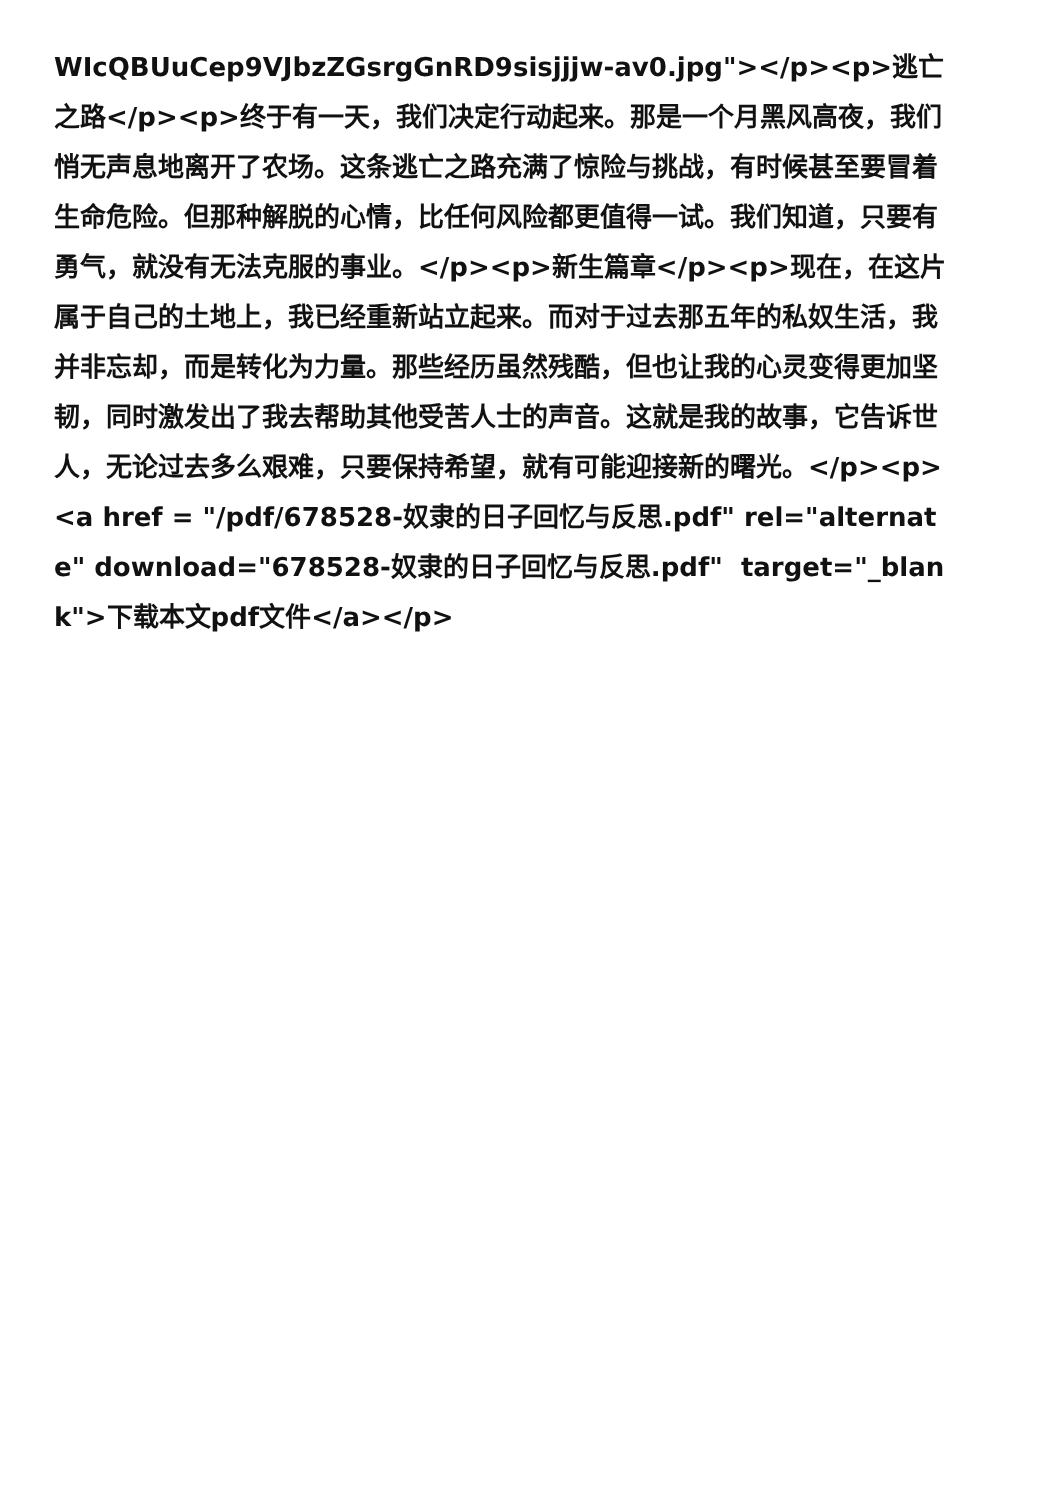WIcQBUuCep9VJbzZGsrgGnRD9sisjjjw-av0.jpg"></p><p>逃亡之路</p><p>终于有一天，我们决定行动起来。那是一个月黑风高夜，我们悄无声息地离开了农场。这条逃亡之路充满了惊险与挑战，有时候甚至要冒着生命危险。但那种解脱的心情，比任何风险都更值得一试。我们知道，只要有勇气，就没有无法克服的事业。</p><p>新生篇章</p><p>现在，在这片属于自己的土地上，我已经重新站立起来。而对于过去那五年的私奴生活，我并非忘却，而是转化为力量。那些经历虽然残酷，但也让我的心灵变得更加坚韧，同时激发出了我去帮助其他受苦人士的声音。这就是我的故事，它告诉世人，无论过去多么艰难，只要保持希望，就有可能迎接新的曙光。</p><p><a href = "/pdf/678528-奴隶的日子回忆与反思.pdf" rel="alternate" download="678528-奴隶的日子回忆与反思.pdf" target="_blank">下载本文pdf文件</a></p>